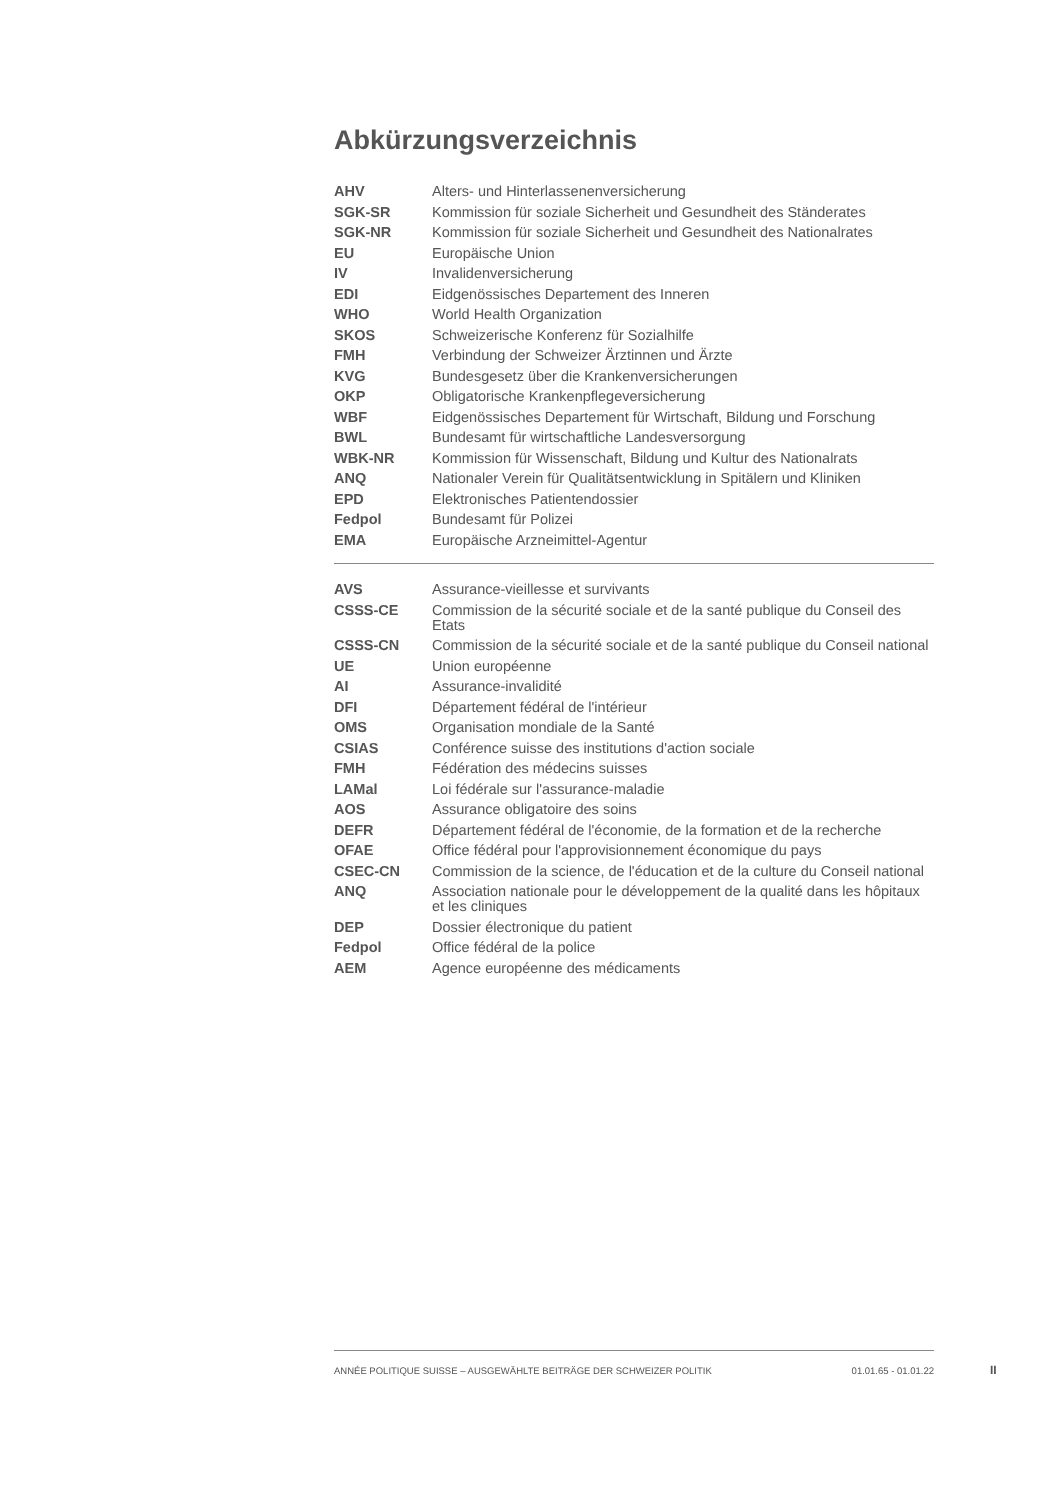Abkürzungsverzeichnis
| AHV | Alters- und Hinterlassenenversicherung |
| SGK-SR | Kommission für soziale Sicherheit und Gesundheit des Ständerates |
| SGK-NR | Kommission für soziale Sicherheit und Gesundheit des Nationalrates |
| EU | Europäische Union |
| IV | Invalidenversicherung |
| EDI | Eidgenössisches Departement des Inneren |
| WHO | World Health Organization |
| SKOS | Schweizerische Konferenz für Sozialhilfe |
| FMH | Verbindung der Schweizer Ärztinnen und Ärzte |
| KVG | Bundesgesetz über die Krankenversicherungen |
| OKP | Obligatorische Krankenpflegeversicherung |
| WBF | Eidgenössisches Departement für Wirtschaft, Bildung und Forschung |
| BWL | Bundesamt für wirtschaftliche Landesversorgung |
| WBK-NR | Kommission für Wissenschaft, Bildung und Kultur des Nationalrats |
| ANQ | Nationaler Verein für Qualitätsentwicklung in Spitälern und Kliniken |
| EPD | Elektronisches Patientendossier |
| Fedpol | Bundesamt für Polizei |
| EMA | Europäische Arzneimittel-Agentur |
| AVS | Assurance-vieillesse et survivants |
| CSSS-CE | Commission de la sécurité sociale et de la santé publique du Conseil des Etats |
| CSSS-CN | Commission de la sécurité sociale et de la santé publique du Conseil national |
| UE | Union européenne |
| AI | Assurance-invalidité |
| DFI | Département fédéral de l'intérieur |
| OMS | Organisation mondiale de la Santé |
| CSIAS | Conférence suisse des institutions d'action sociale |
| FMH | Fédération des médecins suisses |
| LAMal | Loi fédérale sur l'assurance-maladie |
| AOS | Assurance obligatoire des soins |
| DEFR | Département fédéral de l'économie, de la formation et de la recherche |
| OFAE | Office fédéral pour l'approvisionnement économique du pays |
| CSEC-CN | Commission de la science, de l'éducation et de la culture du Conseil national |
| ANQ | Association nationale pour le développement de la qualité dans les hôpitaux et les cliniques |
| DEP | Dossier électronique du patient |
| Fedpol | Office fédéral de la police |
| AEM | Agence européenne des médicaments |
ANNÉE POLITIQUE SUISSE – AUSGEWÄHLTE BEITRÄGE DER SCHWEIZER POLITIK 01.01.65 - 01.01.22
II